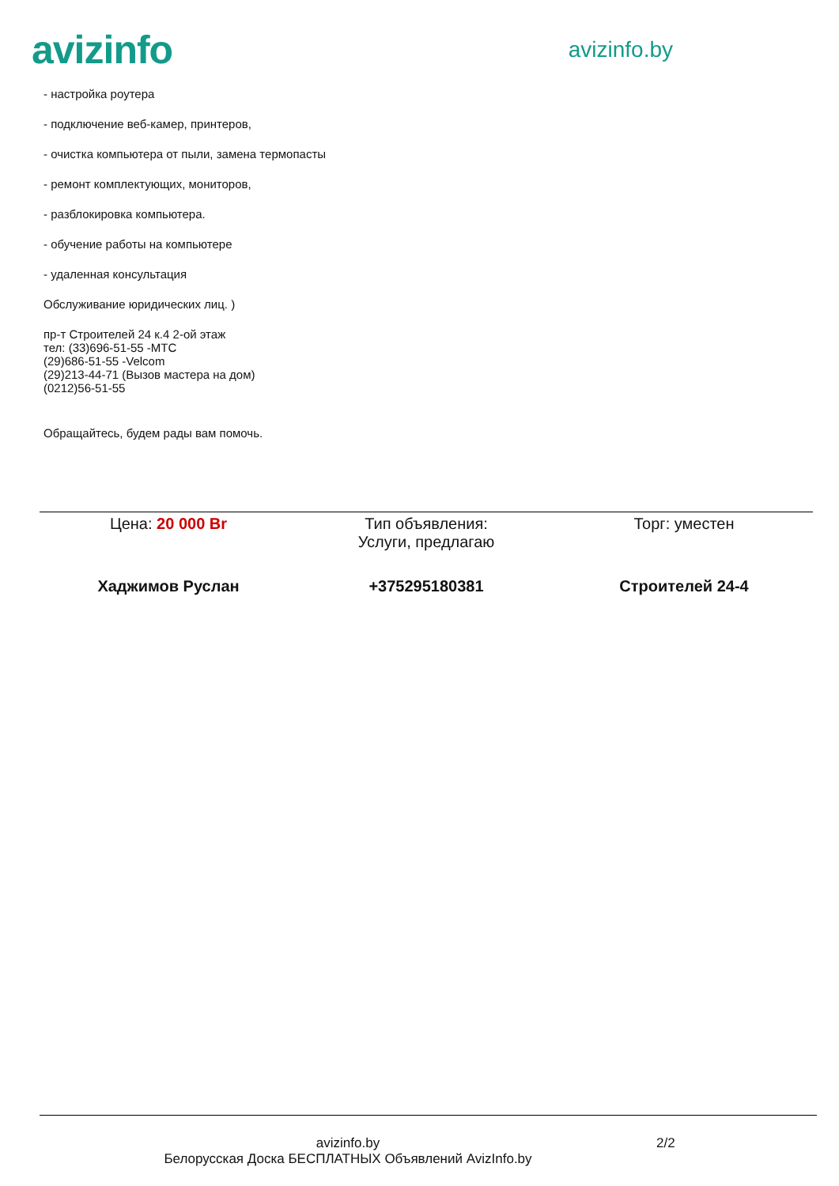avizinfo
avizinfo.by
- настройка роутера
- подключение веб-камер, принтеров,
- очистка компьютера от пыли, замена термопасты
- ремонт комплектующих, мониторов,
- разблокировка компьютера.
- обучение работы на компьютере
- удаленная консультация
Обслуживание юридических лиц. )
пр-т Строителей 24 к.4 2-ой этаж
тел: (33)696-51-55 -МТС
(29)686-51-55 -Velcom
(29)213-44-71 (Вызов мастера на дом)
(0212)56-51-55
Обращайтесь, будем рады вам помочь.
| Цена: 20 000 Br | Тип объявления: Услуги, предлагаю | Торг: уместен |
| Хаджимов Руслан | +375295180381 | Строителей 24-4 |
avizinfo.by
Белорусская Доска БЕСПЛАТНЫХ Объявлений AvizInfo.by
2/2